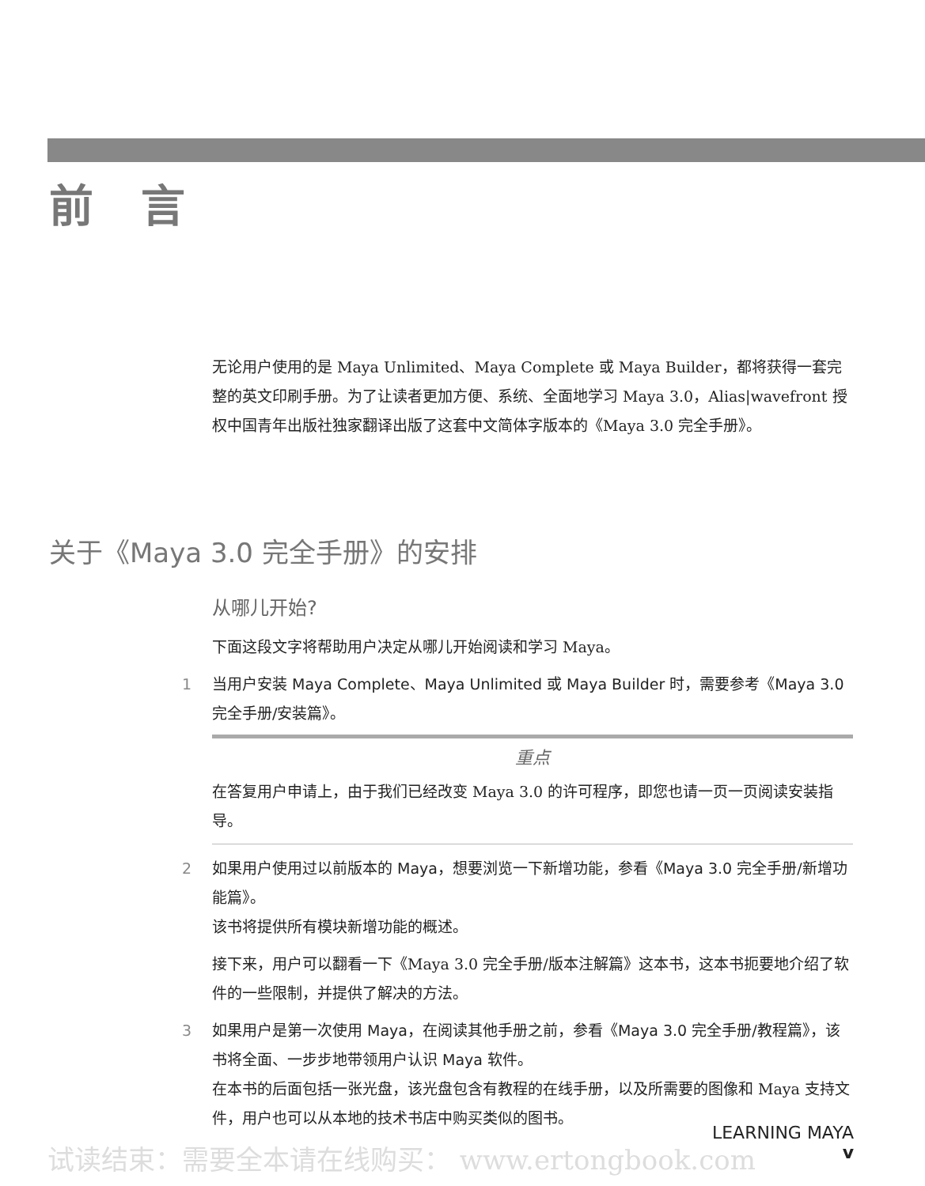前言
无论用户使用的是 Maya Unlimited、Maya Complete 或 Maya Builder，都将获得一套完整的英文印刷手册。为了让读者更加方便、系统、全面地学习 Maya 3.0，Alias|wavefront 授权中国青年出版社独家翻译出版了这套中文简体字版本的《Maya 3.0 完全手册》。
关于《Maya 3.0 完全手册》的安排
从哪儿开始?
下面这段文字将帮助用户决定从哪儿开始阅读和学习 Maya。
1 当用户安装 Maya Complete、Maya Unlimited 或 Maya Builder 时，需要参考《Maya 3.0 完全手册/安装篇》。
重点
在答复用户申请上，由于我们已经改变 Maya 3.0 的许可程序，即您也请一页一页阅读安装指导。
2 如果用户使用过以前版本的 Maya，想要浏览一下新增功能，参看《Maya 3.0 完全手册/新增功能篇》。
该书将提供所有模块新增功能的概述。
接下来，用户可以翻看一下《Maya 3.0 完全手册/版本注解篇》这本书，这本书扼要地介绍了软件的一些限制，并提供了解决的方法。
3 如果用户是第一次使用 Maya，在阅读其他手册之前，参看《Maya 3.0 完全手册/教程篇》，该书将全面、一步步地带领用户认识 Maya 软件。
在本书的后面包括一张光盘，该光盘包含有教程的在线手册，以及所需要的图像和 Maya 支持文件，用户也可以从本地的技术书店中购买类似的图书。
LEARNING MAYA
v
试读结束：需要全本请在线购买： www.ertongbook.com